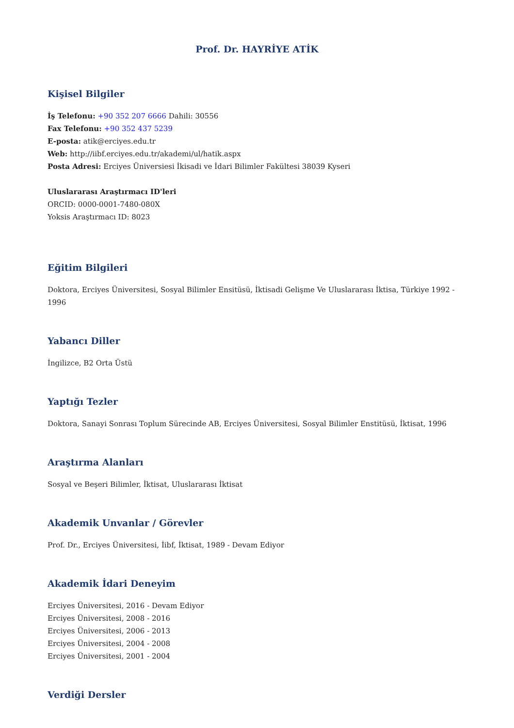Prof. Dr. HAYRİYE ATİK
Kişisel Bilgiler
İş Telefonu: +90 352 207 6666 Dahili: 30556
Fax Telefonu: +90 352 437 5239
E-posta: atik@erciyes.edu.tr
Web: http://iibf.erciyes.edu.tr/akademi/ul/hatik.aspx
Posta Adresi: Erciyes Üniversiesi İkisadi ve İdari Bilimler Fakültesi 38039 Kyseri
Uluslararası Araştırmacı ID'leri
ORCID: 0000-0001-7480-080X
Yoksis Araştırmacı ID: 8023
Eğitim Bilgileri
Doktora, Erciyes Üniversitesi, Sosyal Bilimler Ensitüsü, İktisadi Gelişme Ve Uluslararası İktisa, Türkiye 1992 - 1996
Yabancı Diller
İngilizce, B2 Orta Üstü
Yaptığı Tezler
Doktora, Sanayi Sonrası Toplum Sürecinde AB, Erciyes Üniversitesi, Sosyal Bilimler Enstitüsü, İktisat, 1996
Araştırma Alanları
Sosyal ve Beşeri Bilimler, İktisat, Uluslararası İktisat
Akademik Unvanlar / Görevler
Prof. Dr., Erciyes Üniversitesi, İibf, İktisat, 1989 - Devam Ediyor
Akademik İdari Deneyim
Erciyes Üniversitesi, 2016 - Devam Ediyor
Erciyes Üniversitesi, 2008 - 2016
Erciyes Üniversitesi, 2006 - 2013
Erciyes Üniversitesi, 2004 - 2008
Erciyes Üniversitesi, 2001 - 2004
Verdiği Dersler